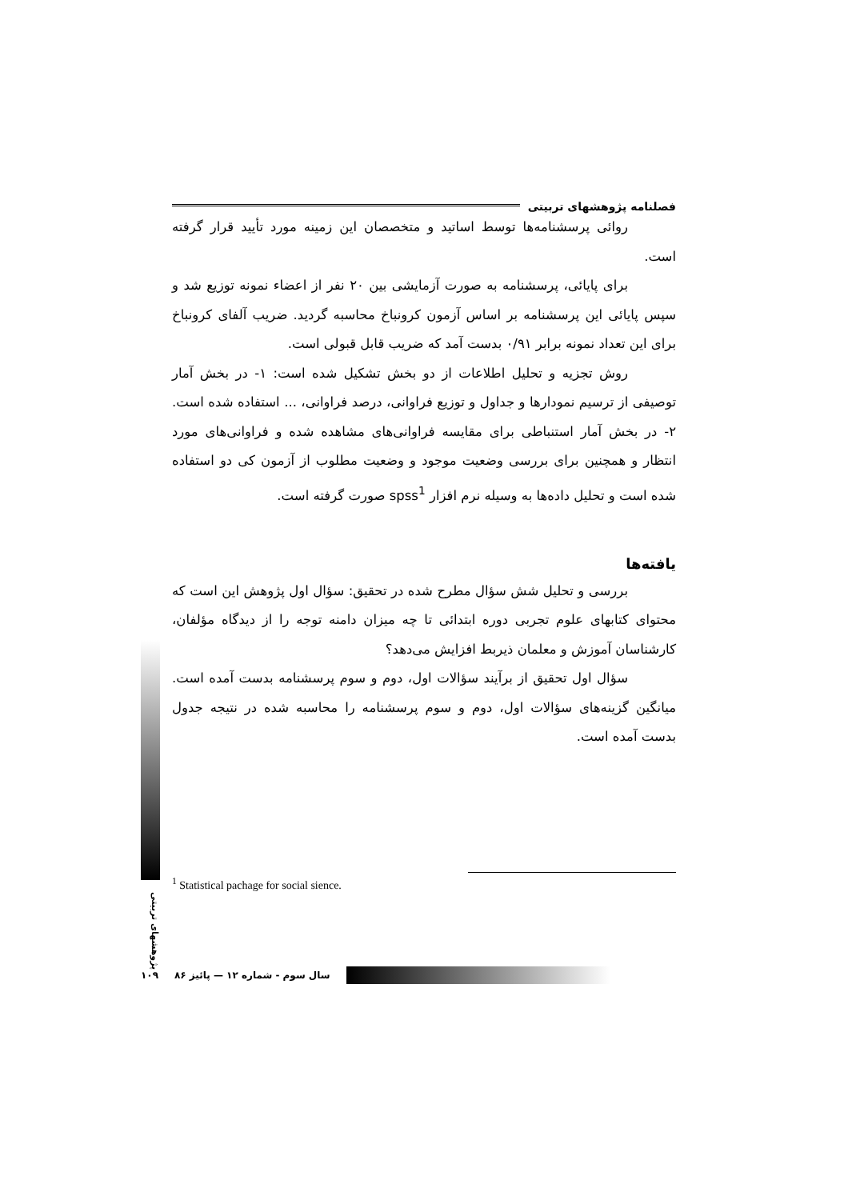فصلنامه پژوهشهای تربیتی
روائی پرسشنامه‌ها توسط اساتید و متخصصان این زمینه مورد تأیید قرار گرفته است.
برای پایائی، پرسشنامه به صورت آزمایشی بین ۲۰ نفر از اعضاء نمونه توزیع شد و سپس پایائی این پرسشنامه بر اساس آزمون کرونباخ محاسبه گردید. ضریب آلفای کرونباخ برای این تعداد نمونه برابر ۰/۹۱ بدست آمد که ضریب قابل قبولی است.
روش تجزیه و تحلیل اطلاعات از دو بخش تشکیل شده است: ۱- در بخش آمار توصیفی از ترسیم نمودارها و جداول و توزیع فراوانی، درصد فراوانی، ... استفاده شده است. ۲- در بخش آمار استنباطی برای مقایسه فراوانی‌های مشاهده شده و فراوانی‌های مورد انتظار و همچنین برای بررسی وضعیت موجود و وضعیت مطلوب از آزمون کی دو استفاده شده است و تحلیل داده‌ها به وسیله نرم افزار spss<sup>1</sup> صورت گرفته است.
یافته‌ها
بررسی و تحلیل شش سؤال مطرح شده در تحقیق: سؤال اول پژوهش این است که محتوای کتابهای علوم تجربی دوره ابتدائی تا چه میزان دامنه توجه را از دیدگاه مؤلفان، کارشناسان آموزش و معلمان ذیربط افزایش می‌دهد؟
سؤال اول تحقیق از برآیند سؤالات اول، دوم و سوم پرسشنامه بدست آمده است. میانگین گزینه‌های سؤالات اول، دوم و سوم پرسشنامه را محاسبه شده در نتیجه جدول بدست آمده است.
<sup>1</sup> Statistical pachage for social sience.
پژوهشهای تربیتی
۱۰۹ سال سوم - شماره ۱۲ — پائیز ۸۶